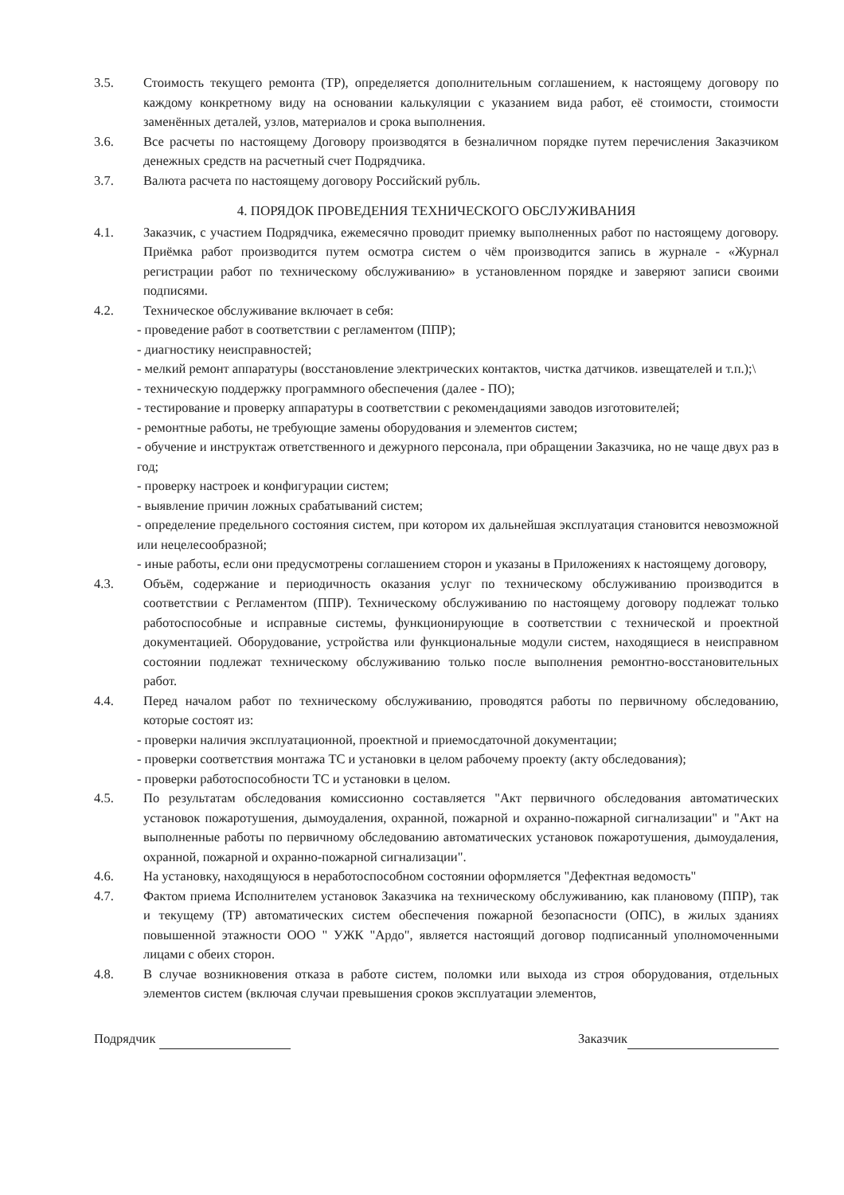3.5. Стоимость текущего ремонта (ТР), определяется дополнительным соглашением, к настоящему договору по каждому конкретному виду на основании калькуляции с указанием вида работ, её стоимости, стоимости заменённых деталей, узлов, материалов и срока выполнения.
3.6. Все расчеты по настоящему Договору производятся в безналичном порядке путем перечисления Заказчиком денежных средств на расчетный счет Подрядчика.
3.7. Валюта расчета по настоящему договору Российский рубль.
4. ПОРЯДОК ПРОВЕДЕНИЯ ТЕХНИЧЕСКОГО ОБСЛУЖИВАНИЯ
4.1. Заказчик, с участием Подрядчика, ежемесячно проводит приемку выполненных работ по настоящему договору. Приёмка работ производится путем осмотра систем о чём производится запись в журнале - «Журнал регистрации работ по техническому обслуживанию» в установленном порядке и заверяют записи своими подписями.
4.2. Техническое обслуживание включает в себя:
- проведение работ в соответствии с регламентом (ППР);
- диагностику неисправностей;
- мелкий ремонт аппаратуры (восстановление электрических контактов, чистка датчиков. извещателей и т.п.);\
- техническую поддержку программного обеспечения (далее - ПО);
- тестирование и проверку аппаратуры в соответствии с рекомендациями заводов изготовителей;
- ремонтные работы, не требующие замены оборудования и элементов систем;
- обучение и инструктаж ответственного и дежурного персонала, при обращении Заказчика, но не чаще двух раз в год;
- проверку настроек и конфигурации систем;
- выявление причин ложных срабатываний систем;
- определение предельного состояния систем, при котором их дальнейшая эксплуатация становится невозможной или нецелесообразной;
- иные работы, если они предусмотрены соглашением сторон и указаны в Приложениях к настоящему договору,
4.3. Объём, содержание и периодичность оказания услуг по техническому обслуживанию производится в соответствии с Регламентом (ППР). Техническому обслуживанию по настоящему договору подлежат только работоспособные и исправные системы, функционирующие в соответствии с технической и проектной документацией. Оборудование, устройства или функциональные модули систем, находящиеся в неисправном состоянии подлежат техническому обслуживанию только после выполнения ремонтно-восстановительных работ.
4.4. Перед началом работ по техническому обслуживанию, проводятся работы по первичному обследованию, которые состоят из:
- проверки наличия эксплуатационной, проектной и приемосдаточной документации;
- проверки соответствия монтажа ТС и установки в целом рабочему проекту (акту обследования);
- проверки работоспособности ТС и установки в целом.
4.5. По результатам обследования комиссионно составляется "Акт первичного обследования автоматических установок пожаротушения, дымоудаления, охранной, пожарной и охранно-пожарной сигнализации" и "Акт на выполненные работы по первичному обследованию автоматических установок пожаротушения, дымоудаления, охранной, пожарной и охранно-пожарной сигнализации".
4.6. На установку, находящуюся в неработоспособном состоянии оформляется "Дефектная ведомость"
4.7. Фактом приема Исполнителем установок Заказчика на техническому обслуживанию, как плановому (ППР), так и текущему (ТР) автоматических систем обеспечения пожарной безопасности (ОПС), в жилых зданиях повышенной этажности ООО " УЖК "Ардо", является настоящий договор подписанный уполномоченными лицами с обеих сторон.
4.8. В случае возникновения отказа в работе систем, поломки или выхода из строя оборудования, отдельных элементов систем (включая случаи превышения сроков эксплуатации элементов,
Подрядчик Заказчик